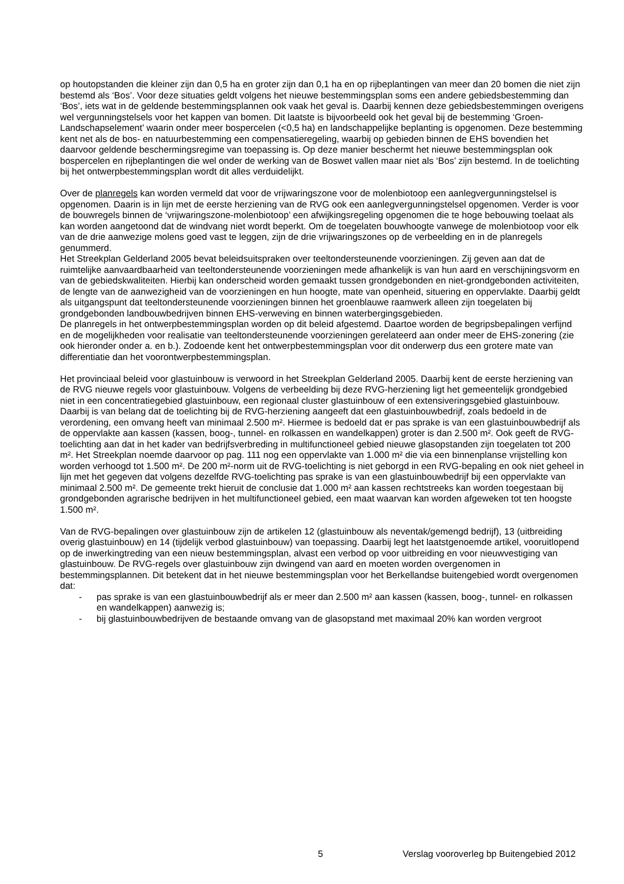op houtopstanden die kleiner zijn dan 0,5 ha en groter zijn dan 0,1 ha en op rijbeplantingen van meer dan 20 bomen die niet zijn bestemd als ‘Bos’. Voor deze situaties geldt volgens het nieuwe bestemmingsplan soms een andere gebiedsbestemming dan ‘Bos’, iets wat in de geldende bestemmingsplannen ook vaak het geval is. Daarbij kennen deze gebiedsbestemmingen overigens wel vergunningstelsels voor het kappen van bomen. Dit laatste is bijvoorbeeld ook het geval bij de bestemming ‘Groen-Landschapselement’ waarin onder meer bospercelen (<0,5 ha) en landschappelijke beplanting is opgenomen. Deze bestemming kent net als de bos- en natuurbestemming een compensatieregeling, waarbij op gebieden binnen de EHS bovendien het daarvoor geldende beschermingsregime van toepassing is. Op deze manier beschermt het nieuwe bestemmingsplan ook bospercelen en rijbeplantingen die wel onder de werking van de Boswet vallen maar niet als ‘Bos’ zijn bestemd. In de toelichting bij het ontwerpbestemmingsplan wordt dit alles verduidelijkt.
Over de planregels kan worden vermeld dat voor de vrijwaringszone voor de molenbiotoop een aanlegvergunningstelsel is opgenomen. Daarin is in lijn met de eerste herziening van de RVG ook een aanlegvergunningstelsel opgenomen. Verder is voor de bouwregels binnen de ‘vrijwaringszone-molenbiotoop’ een afwijkingsregeling opgenomen die te hoge bebouwing toelaat als kan worden aangetoond dat de windvang niet wordt beperkt. Om de toegelaten bouwhoogte vanwege de molenbiotoop voor elk van de drie aanwezige molens goed vast te leggen, zijn de drie vrijwaringszones op de verbeelding en in de planregels genummerd.
Het Streekplan Gelderland 2005 bevat beleidsuitspraken over teeltondersteunende voorzieningen. Zij geven aan dat de ruimtelijke aanvaardbaarheid van teeltondersteunende voorzieningen mede afhankelijk is van hun aard en verschijningsvorm en van de gebiedskwaliteiten. Hierbij kan onderscheid worden gemaakt tussen grondgebonden en niet-grondgebonden activiteiten, de lengte van de aanwezigheid van de voorzieningen en hun hoogte, mate van openheid, situering en oppervlakte. Daarbij geldt als uitgangspunt dat teeltondersteunende voorzieningen binnen het groenblauwe raamwerk alleen zijn toegelaten bij grondgebonden landbouwbedrijven binnen EHS-verweving en binnen waterbergingsgebieden.
De planregels in het ontwerpbestemmingsplan worden op dit beleid afgestemd. Daartoe worden de begripsbepalingen verfijnd en de mogelijkheden voor realisatie van teeltondersteunende voorzieningen gerelateerd aan onder meer de EHS-zonering (zie ook hieronder onder a. en b.). Zodoende kent het ontwerpbestemmingsplan voor dit onderwerp dus een grotere mate van differentiatie dan het voorontwerpbestemmingsplan.
Het provinciaal beleid voor glastuinbouw is verwoord in het Streekplan Gelderland 2005. Daarbij kent de eerste herziening van de RVG nieuwe regels voor glastuinbouw. Volgens de verbeelding bij deze RVG-herziening ligt het gemeentelijk grondgebied niet in een concentratiegebied glastuinbouw, een regionaal cluster glastuinbouw of een extensiveringsgebied glastuinbouw. Daarbij is van belang dat de toelichting bij de RVG-herziening aangeeft dat een glastuinbouwbedrijf, zoals bedoeld in de verordening, een omvang heeft van minimaal 2.500 m². Hiermee is bedoeld dat er pas sprake is van een glastuinbouwbedrijf als de oppervlakte aan kassen (kassen, boog-, tunnel- en rolkassen en wandelkappen) groter is dan 2.500 m². Ook geeft de RVG-toelichting aan dat in het kader van bedrijfsverbreding in multifunctioneel gebied nieuwe glasopstanden zijn toegelaten tot 200 m². Het Streekplan noemde daarvoor op pag. 111 nog een oppervlakte van 1.000 m² die via een binnenplanse vrijstelling kon worden verhoogd tot 1.500 m². De 200 m²-norm uit de RVG-toelichting is niet geborgd in een RVG-bepaling en ook niet geheel in lijn met het gegeven dat volgens dezelfde RVG-toelichting pas sprake is van een glastuinbouwbedrijf bij een oppervlakte van minimaal 2.500 m². De gemeente trekt hieruit de conclusie dat 1.000 m² aan kassen rechtstreeks kan worden toegestaan bij grondgebonden agrarische bedrijven in het multifunctioneel gebied, een maat waarvan kan worden afgeweken tot ten hoogste 1.500 m².
Van de RVG-bepalingen over glastuinbouw zijn de artikelen 12 (glastuinbouw als neventak/gemengd bedrijf), 13 (uitbreiding overig glastuinbouw) en 14 (tijdelijk verbod glastuinbouw) van toepassing. Daarbij legt het laatstgenoemde artikel, vooruitlopend op de inwerkingtreding van een nieuw bestemmingsplan, alvast een verbod op voor uitbreiding en voor nieuwvestiging van glastuinbouw. De RVG-regels over glastuinbouw zijn dwingend van aard en moeten worden overgenomen in bestemmingsplannen. Dit betekent dat in het nieuwe bestemmingsplan voor het Berkellandse buitengebied wordt overgenomen dat:
- pas sprake is van een glastuinbouwbedrijf als er meer dan 2.500 m² aan kassen (kassen, boog-, tunnel- en rolkassen en wandelkappen) aanwezig is;
- bij glastuinbouwbedrijven de bestaande omvang van de glasopstand met maximaal 20% kan worden vergroot
5 Verslag vooroverleg bp Buitengebied 2012